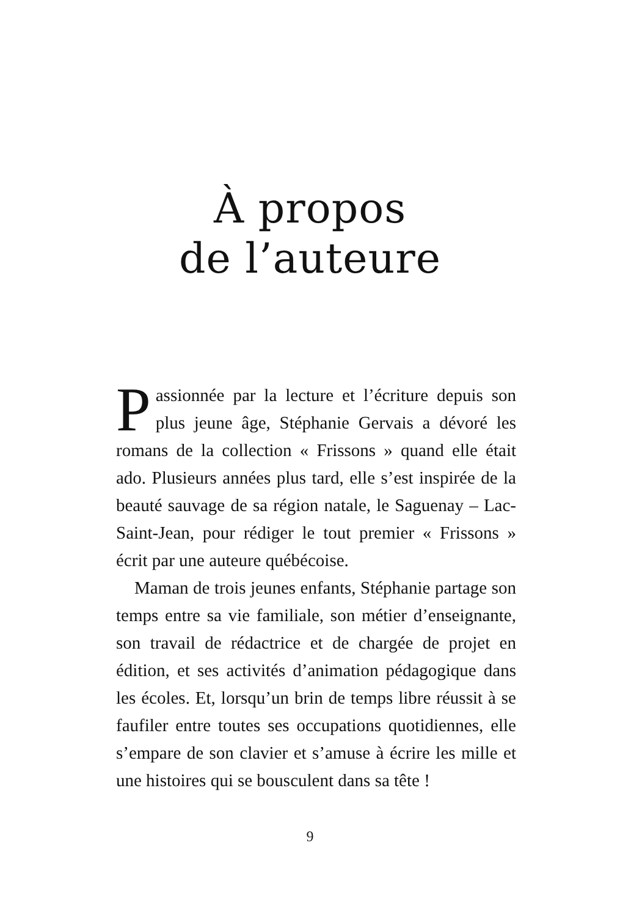À propos
de l’auteure
Passionnée par la lecture et l’écriture depuis son plus jeune âge, Stéphanie Gervais a dévoré les romans de la collection « Frissons » quand elle était ado. Plusieurs années plus tard, elle s’est inspirée de la beauté sauvage de sa région natale, le Saguenay – Lac-Saint-Jean, pour rédiger le tout premier « Frissons » écrit par une auteure québécoise.
Maman de trois jeunes enfants, Stéphanie partage son temps entre sa vie familiale, son métier d’ensei­gnante, son travail de rédactrice et de chargée de projet en édition, et ses activités d’animation pédagogique dans les écoles. Et, lorsqu’un brin de temps libre réussit à se faufiler entre toutes ses occupations quotidiennes, elle s’empare de son clavier et s’amuse à écrire les mille et une histoires qui se bousculent dans sa tête !
9